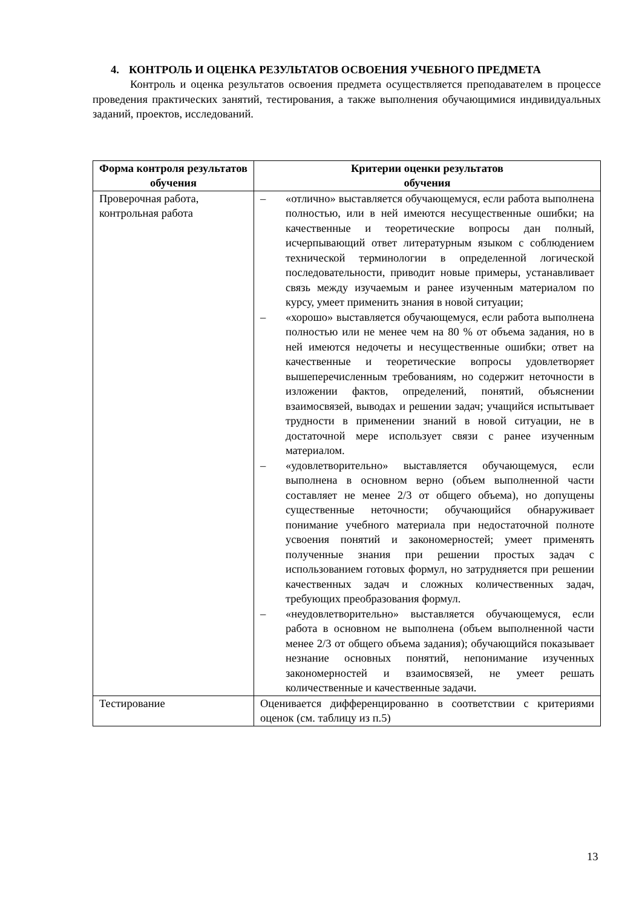4. КОНТРОЛЬ И ОЦЕНКА РЕЗУЛЬТАТОВ ОСВОЕНИЯ УЧЕБНОГО ПРЕДМЕТА
Контроль и оценка результатов освоения предмета осуществляется преподавателем в процессе проведения практических занятий, тестирования, а также выполнения обучающимися индивидуальных заданий, проектов, исследований.
| Форма контроля результатов обучения | Критерии оценки результатов обучения |
| --- | --- |
| Проверочная работа, контрольная работа | – «отлично» выставляется обучающемуся, если работа выполнена полностью, или в ней имеются несущественные ошибки; на качественные и теоретические вопросы дан полный, исчерпывающий ответ литературным языком с соблюдением технической терминологии в определенной логической последовательности, приводит новые примеры, устанавливает связь между изучаемым и ранее изученным материалом по курсу, умеет применить знания в новой ситуации; – «хорошо» выставляется обучающемуся, если работа выполнена полностью или не менее чем на 80 % от объема задания, но в ней имеются недочеты и несущественные ошибки; ответ на качественные и теоретические вопросы удовлетворяет вышеперечисленным требованиям, но содержит неточности в изложении фактов, определений, понятий, объяснении взаимосвязей, выводах и решении задач; учащийся испытывает трудности в применении знаний в новой ситуации, не в достаточной мере использует связи с ранее изученным материалом. – «удовлетворительно» выставляется обучающемуся, если выполнена в основном верно (объем выполненной части составляет не менее 2/3 от общего объема), но допущены существенные неточности; обучающийся обнаруживает понимание учебного материала при недостаточной полноте усвоения понятий и закономерностей; умеет применять полученные знания при решении простых задач с использованием готовых формул, но затрудняется при решении качественных задач и сложных количественных задач, требующих преобразования формул. – «неудовлетворительно» выставляется обучающемуся, если работа в основном не выполнена (объем выполненной части менее 2/3 от общего объема задания); обучающийся показывает незнание основных понятий, непонимание изученных закономерностей и взаимосвязей, не умеет решать количественные и качественные задачи. |
| Тестирование | Оценивается дифференцированно в соответствии с критериями оценок (см. таблицу из п.5) |
13